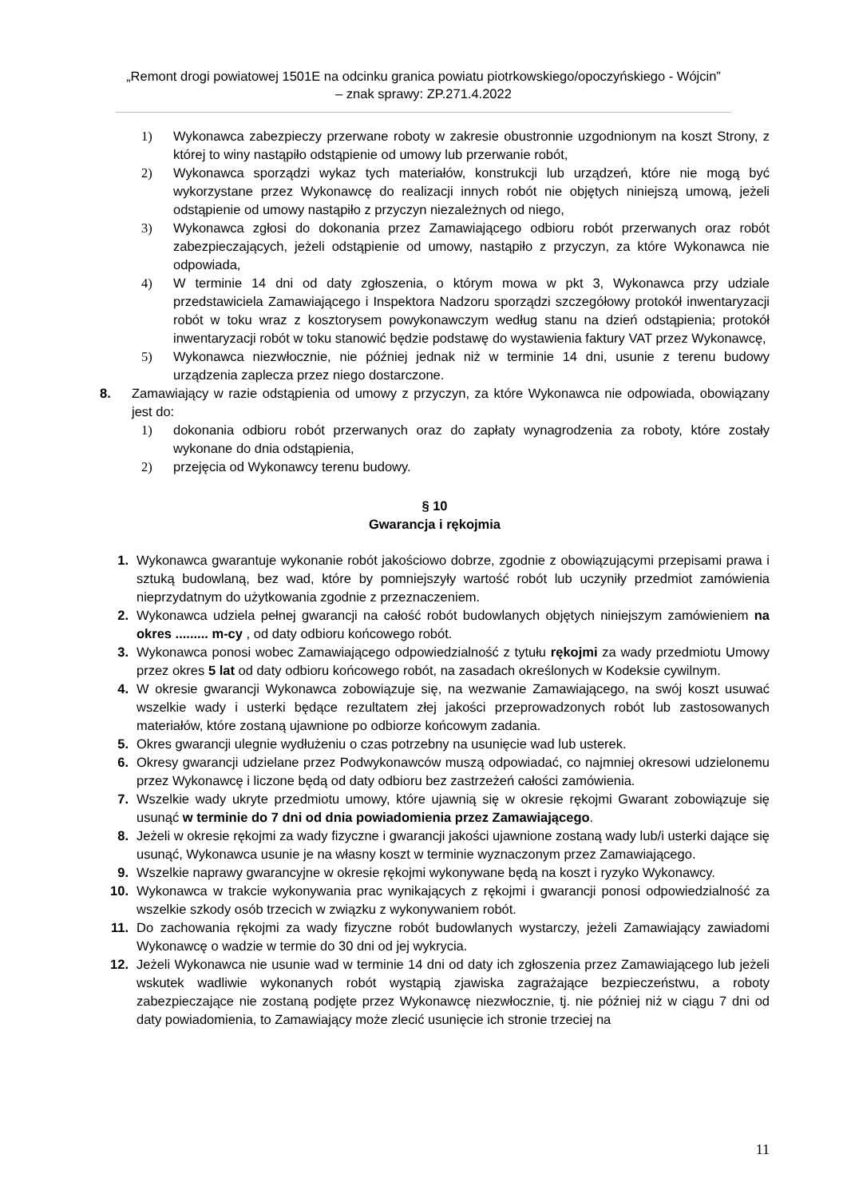„Remont drogi powiatowej 1501E na odcinku granica powiatu piotrkowskiego/opoczyńskiego - Wójcin”
– znak sprawy: ZP.271.4.2022
1) Wykonawca zabezpieczy przerwane roboty w zakresie obustronnie uzgodnionym na koszt Strony, z której to winy nastąpiło odstąpienie od umowy lub przerwanie robót,
2) Wykonawca sporządzi wykaz tych materiałów, konstrukcji lub urządzeń, które nie mogą być wykorzystane przez Wykonawcę do realizacji innych robót nie objętych niniejszą umową, jeżeli odstąpienie od umowy nastąpiło z przyczyn niezależnych od niego,
3) Wykonawca zgłosi do dokonania przez Zamawiającego odbioru robót przerwanych oraz robót zabezpieczających, jeżeli odstąpienie od umowy, nastąpiło z przyczyn, za które Wykonawca nie odpowiada,
4) W terminie 14 dni od daty zgłoszenia, o którym mowa w pkt 3, Wykonawca przy udziale przedstawiciela Zamawiającego i Inspektora Nadzoru sporządzi szczegółowy protokół inwentaryzacji robót w toku wraz z kosztorysem powykonawczym według stanu na dzień odstąpienia; protokół inwentaryzacji robót w toku stanowić będzie podstawę do wystawienia faktury VAT przez Wykonawcę,
5) Wykonawca niezwłocznie, nie później jednak niż w terminie 14 dni, usunie z terenu budowy urządzenia zaplecza przez niego dostarczone.
8. Zamawiający w razie odstąpienia od umowy z przyczyn, za które Wykonawca nie odpowiada, obowiązany jest do:
1) dokonania odbioru robót przerwanych oraz do zapłaty wynagrodzenia za roboty, które zostały wykonane do dnia odstąpienia,
2) przejęcia od Wykonawcy terenu budowy.
§ 10
Gwarancja i rękojmia
1. Wykonawca gwarantuje wykonanie robót jakościowo dobrze, zgodnie z obowiązującymi przepisami prawa i sztuką budowlaną, bez wad, które by pomniejszyły wartość robót lub uczyniły przedmiot zamówienia nieprzydatnym do użytkowania zgodnie z przeznaczeniem.
2. Wykonawca udziela pełnej gwarancji na całość robót budowlanych objętych niniejszym zamówieniem na okres ......... m-cy , od daty odbioru końcowego robót.
3. Wykonawca ponosi wobec Zamawiającego odpowiedzialność z tytułu rękojmi za wady przedmiotu Umowy przez okres 5 lat od daty odbioru końcowego robót, na zasadach określonych w Kodeksie cywilnym.
4. W okresie gwarancji Wykonawca zobowiązuje się, na wezwanie Zamawiającego, na swój koszt usuwać wszelkie wady i usterki będące rezultatem złej jakości przeprowadzonych robót lub zastosowanych materiałów, które zostaną ujawnione po odbiorze końcowym zadania.
5. Okres gwarancji ulegnie wydłużeniu o czas potrzebny na usunięcie wad lub usterek.
6. Okresy gwarancji udzielane przez Podwykonawców muszą odpowiadać, co najmniej okresowi udzielonemu przez Wykonawcę i liczone będą od daty odbioru bez zastrzeżeń całości zamówienia.
7. Wszelkie wady ukryte przedmiotu umowy, które ujawnią się w okresie rękojmi Gwarant zobowiązuje się usunąć w terminie do 7 dni od dnia powiadomienia przez Zamawiającego.
8. Jeżeli w okresie rękojmi za wady fizyczne i gwarancji jakości ujawnione zostaną wady lub/i usterki dające się usunąć, Wykonawca usunie je na własny koszt w terminie wyznaczonym przez Zamawiającego.
9. Wszelkie naprawy gwarancyjne w okresie rękojmi wykonywane będą na koszt i ryzyko Wykonawcy.
10. Wykonawca w trakcie wykonywania prac wynikających z rękojmi i gwarancji ponosi odpowiedzialność za wszelkie szkody osób trzecich w związku z wykonywaniem robót.
11. Do zachowania rękojmi za wady fizyczne robót budowlanych wystarczy, jeżeli Zamawiający zawiadomi Wykonawcę o wadzie w termie do 30 dni od jej wykrycia.
12. Jeżeli Wykonawca nie usunie wad w terminie 14 dni od daty ich zgłoszenia przez Zamawiającego lub jeżeli wskutek wadliwie wykonanych robót wystąpią zjawiska zagrażające bezpieczeństwu, a roboty zabezpieczające nie zostaną podjęte przez Wykonawcę niezwłocznie, tj. nie później niż w ciągu 7 dni od daty powiadomienia, to Zamawiający może zlecić usunięcie ich stronie trzeciej na
11